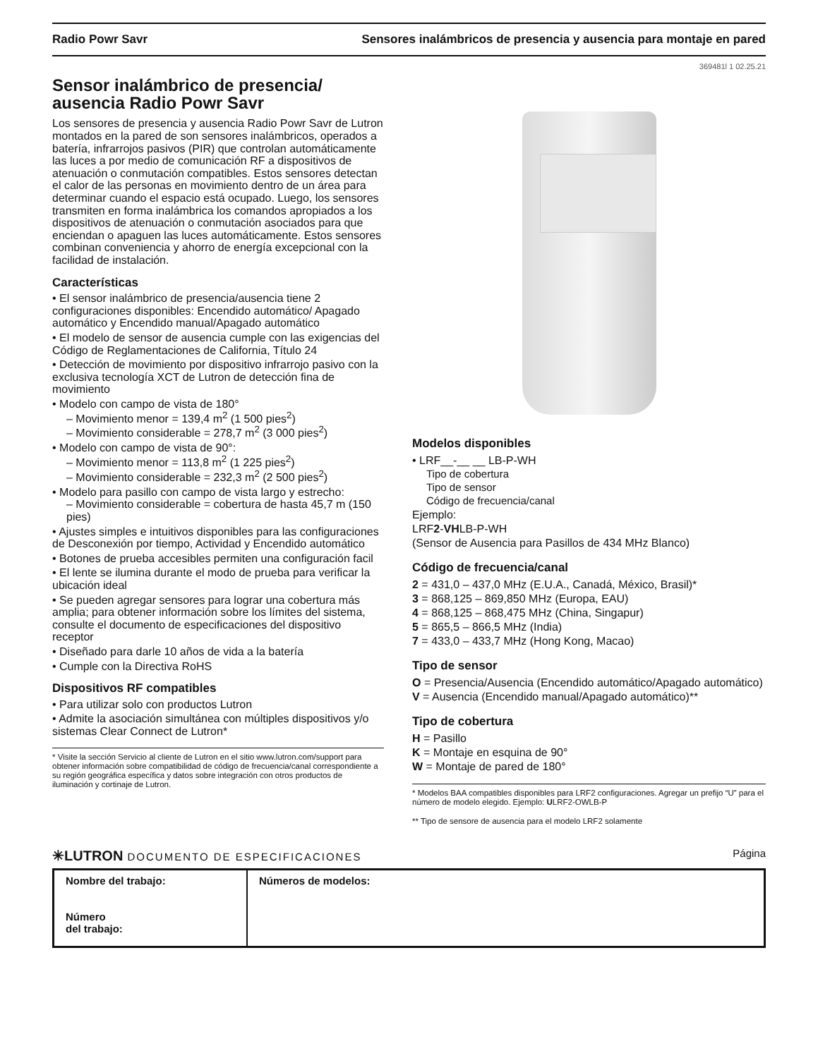Radio Powr Savr Sensores inalámbricos de presencia y ausencia para montaje en pared
369481l 1 02.25.21
Sensor inalámbrico de presencia/ ausencia Radio Powr Savr
Los sensores de presencia y ausencia Radio Powr Savr de Lutron montados en la pared de son sensores inalámbricos, operados a batería, infrarrojos pasivos (PIR) que controlan automáticamente las luces a por medio de comunicación RF a dispositivos de atenuación o conmutación compatibles. Estos sensores detectan el calor de las personas en movimiento dentro de un área para determinar cuando el espacio está ocupado. Luego, los sensores transmiten en forma inalámbrica los comandos apropiados a los dispositivos de atenuación o conmutación asociados para que enciendan o apaguen las luces automáticamente. Estos sensores combinan conveniencia y ahorro de energía excepcional con la facilidad de instalación.
Características
• El sensor inalámbrico de presencia/ausencia tiene 2 configuraciones disponibles: Encendido automático/ Apagado automático y Encendido manual/Apagado automático
• El modelo de sensor de ausencia cumple con las exigencias del Código de Reglamentaciones de California, Título 24
• Detección de movimiento por dispositivo infrarrojo pasivo con la exclusiva tecnología XCT de Lutron de detección fina de movimiento
• Modelo con campo de vista de 180°
– Movimiento menor = 139,4 m<sup>2</sup> (1 500 pies<sup>2</sup>)
– Movimiento considerable = 278,7 m<sup>2</sup> (3 000 pies<sup>2</sup>)
• Modelo con campo de vista de 90°:
– Movimiento menor = 113,8 m<sup>2</sup> (1 225 pies<sup>2</sup>)
– Movimiento considerable = 232,3 m<sup>2</sup> (2 500 pies<sup>2</sup>)
• Modelo para pasillo con campo de vista largo y estrecho:
– Movimiento considerable = cobertura de hasta 45,7 m (150 pies)
• Ajustes simples e intuitivos disponibles para las configuraciones de Desconexión por tiempo, Actividad y Encendido automático
• Botones de prueba accesibles permiten una configuración facil
• El lente se ilumina durante el modo de prueba para verificar la ubicación ideal
• Se pueden agregar sensores para lograr una cobertura más amplia; para obtener información sobre los límites del sistema, consulte el documento de especificaciones del dispositivo receptor
• Diseñado para darle 10 años de vida a la batería
• Cumple con la Directiva RoHS
Dispositivos RF compatibles
• Para utilizar solo con productos Lutron
• Admite la asociación simultánea con múltiples dispositivos y/o sistemas Clear Connect de Lutron*
* Visite la sección Servicio al cliente de Lutron en el sitio www.lutron.com/support para obtener información sobre compatibilidad de código de frecuencia/canal correspondiente a su región geográfica específica y datos sobre integración con otros productos de iluminación y cortinaje de Lutron.
Modelos disponibles
• LRF__-__ __ LB-P-WH
Tipo de cobertura
Tipo de sensor
Código de frecuencia/canal
Ejemplo:
LRF2-VHLB-P-WH
(Sensor de Ausencia para Pasillos de 434 MHz Blanco)
Código de frecuencia/canal
2 = 431,0 – 437,0 MHz (E.U.A., Canadá, México, Brasil)*
3 = 868,125 – 869,850 MHz (Europa, EAU)
4 = 868,125 – 868,475 MHz (China, Singapur)
5 = 865,5 – 866,5 MHz (India)
7 = 433,0 – 433,7 MHz (Hong Kong, Macao)
Tipo de sensor
O = Presencia/Ausencia (Encendido automático/Apagado automático)
V = Ausencia (Encendido manual/Apagado automático)**
Tipo de cobertura
H = Pasillo
K = Montaje en esquina de 90°
W = Montaje de pared de 180°
* Modelos BAA compatibles disponibles para LRF2 configuraciones. Agregar un prefijo “U” para el número de modelo elegido. Ejemplo: ULRF2-OWLB-P
** Tipo de sensore de ausencia para el modelo LRF2 solamente
✳LUTRON DOCUMENTO DE ESPECIFICACIONES Página
| Nombre del trabajo: Número del trabajo: | Números de modelos: |